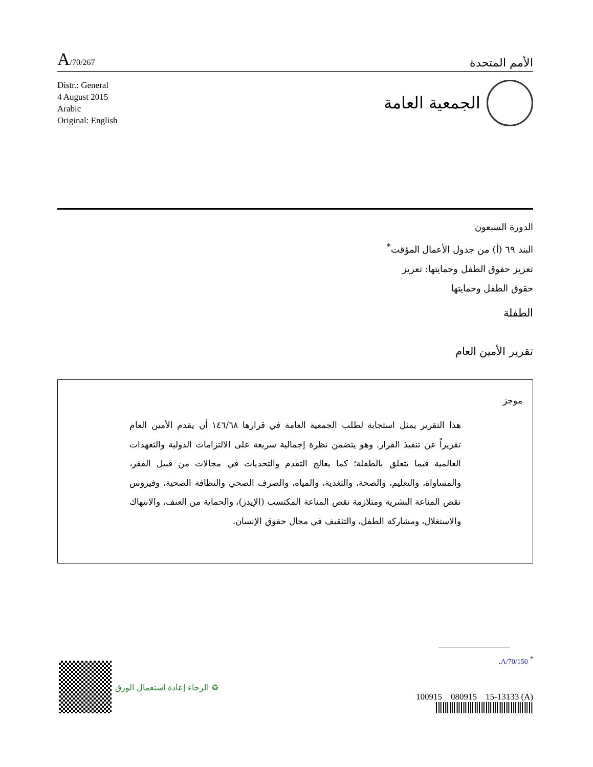A/70/267
الأمم المتحدة
Distr.: General
4 August 2015
Arabic
Original: English
الجمعية العامة
الدورة السبعون
البند ٦٩ (أ) من جدول الأعمال المؤقت<sup>*</sup>
تعزيز حقوق الطفل وحمايتها: تعزيز
حقوق الطفل وحمايتها
الطفلة
تقرير الأمين العام
موجز
هذا التقرير يمثل استجابة لطلب الجمعية العامة في قرارها ١٤٦/٦٨ أن يقدم الأمين العام تقريراً عن تنفيذ القرار. وهو يتضمن نظرة إجمالية سريعة على الالتزامات الدولية والتعهدات العالمية فيما يتعلق بالطفلة؛ كما يعالج التقدم والتحديات في مجالات من قبيل الفقر، والمساواة، والتعليم، والصحة، والتغذية، والمياه، والصرف الصحي والنظافة الصحية، وفيروس نقص المناعة البشرية ومتلازمة نقص المناعة المكتسب (الإيدز)، والحماية من العنف، والانتهاك والاستغلال، ومشاركة الطفل، والتثقيف في مجال حقوق الإنسان.
<sup>*</sup> A/70/150.
100915 080915 15-13133 (A)
♻ الرجاء إعادة استعمال الورق